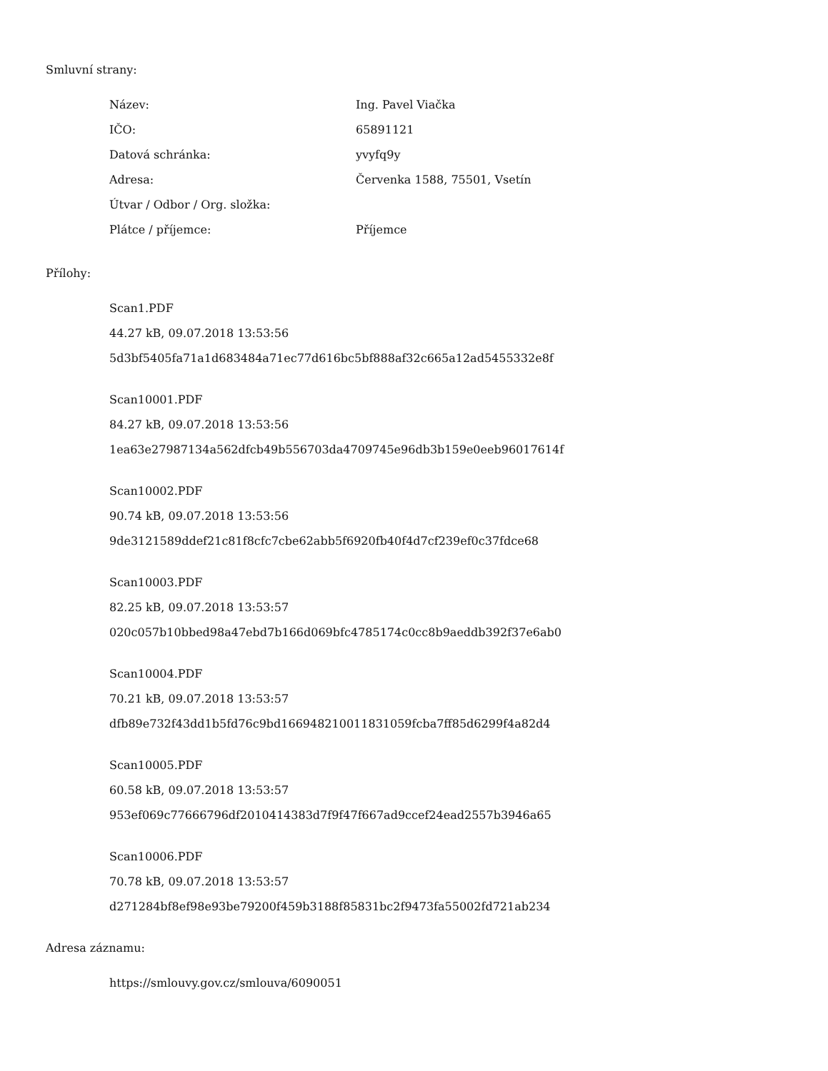Smluvní strany:
| Název: | Ing. Pavel Viačka |
| IČO: | 65891121 |
| Datová schránka: | yvyfq9y |
| Adresa: | Červenka 1588, 75501, Vsetín |
| Útvar / Odbor / Org. složka: | |
| Plátce / příjemce: | Příjemce |
Přílohy:
Scan1.PDF
44.27 kB, 09.07.2018 13:53:56
5d3bf5405fa71a1d683484a71ec77d616bc5bf888af32c665a12ad5455332e8f
Scan10001.PDF
84.27 kB, 09.07.2018 13:53:56
1ea63e27987134a562dfcb49b556703da4709745e96db3b159e0eeb96017614f
Scan10002.PDF
90.74 kB, 09.07.2018 13:53:56
9de3121589ddef21c81f8cfc7cbe62abb5f6920fb40f4d7cf239ef0c37fdce68
Scan10003.PDF
82.25 kB, 09.07.2018 13:53:57
020c057b10bbed98a47ebd7b166d069bfc4785174c0cc8b9aeddb392f37e6ab0
Scan10004.PDF
70.21 kB, 09.07.2018 13:53:57
dfb89e732f43dd1b5fd76c9bd166948210011831059fcba7ff85d6299f4a82d4
Scan10005.PDF
60.58 kB, 09.07.2018 13:53:57
953ef069c77666796df2010414383d7f9f47f667ad9ccef24ead2557b3946a65
Scan10006.PDF
70.78 kB, 09.07.2018 13:53:57
d271284bf8ef98e93be79200f459b3188f85831bc2f9473fa55002fd721ab234
Adresa záznamu:
https://smlouvy.gov.cz/smlouva/6090051